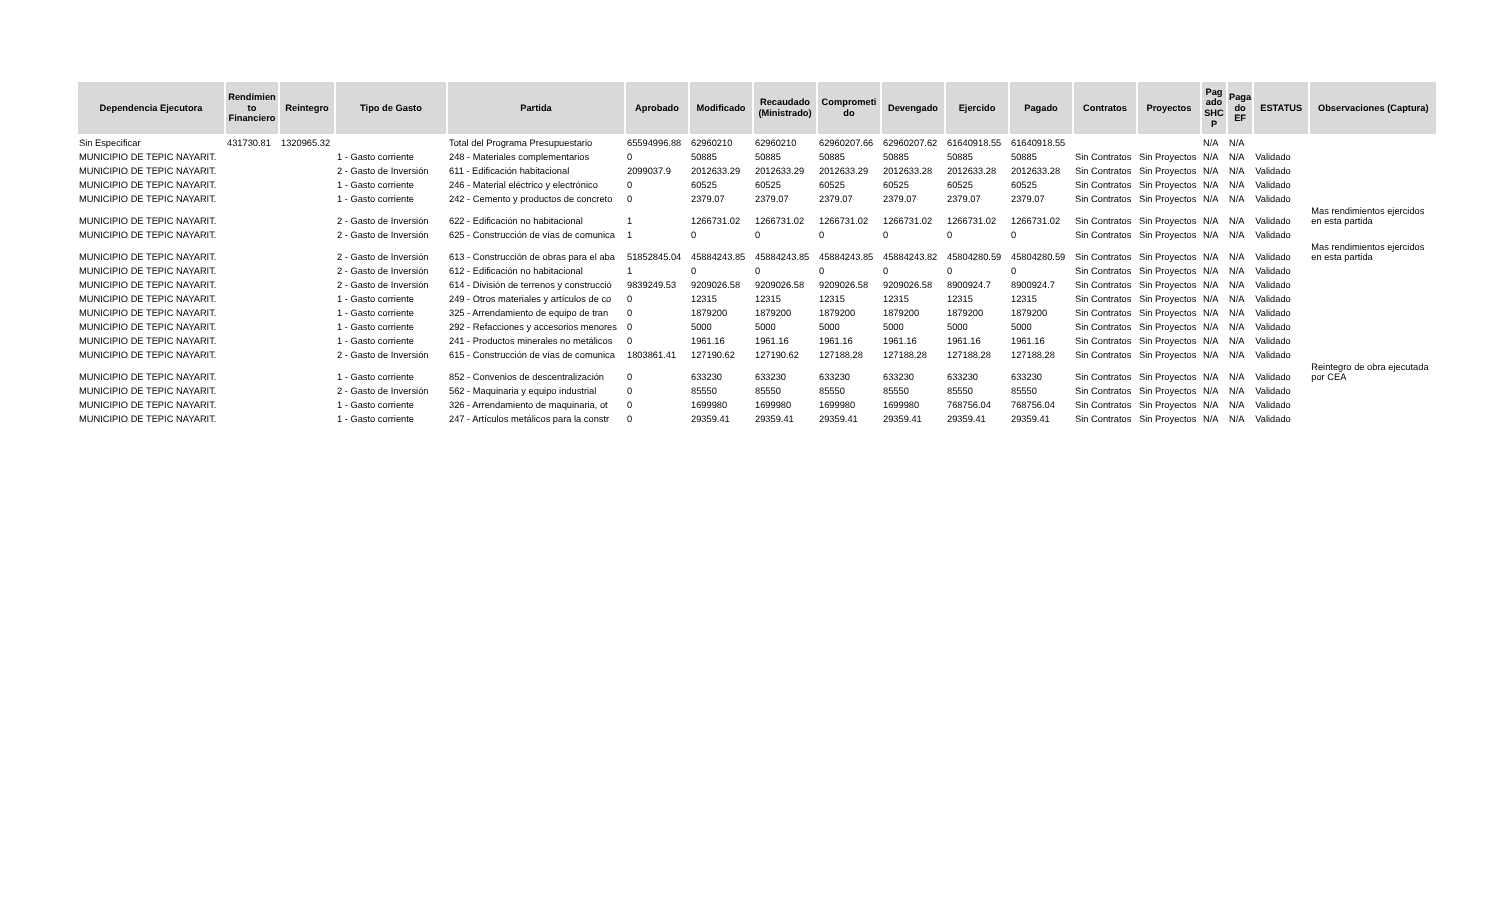| Dependencia Ejecutora | Rendimien to Financiero | Reintegro | Tipo de Gasto | Partida | Aprobado | Modificado | Recaudado (Ministrado) | Comprometi do | Devengado | Ejercido | Pagado | Contratos | Proyectos | Pag ado SHC P | Paga do EF | ESTATUS | Observaciones (Captura) |
| --- | --- | --- | --- | --- | --- | --- | --- | --- | --- | --- | --- | --- | --- | --- | --- | --- | --- |
| Sin Especificar | 431730.81 | 1320965.32 | | Total del Programa Presupuestario | 65594996.88 | 62960210 | 62960210 | 62960207.66 | 62960207.62 | 61640918.55 | 61640918.55 | | | N/A | N/A | | |
| MUNICIPIO DE TEPIC NAYARIT. | | | 1 - Gasto corriente | 248 - Materiales complementarios | 0 | 50885 | 50885 | 50885 | 50885 | 50885 | 50885 | Sin Contratos | Sin Proyectos | N/A | N/A | Validado | |
| MUNICIPIO DE TEPIC NAYARIT. | | | 2 - Gasto de Inversión | 611 - Edificación habitacional | 2099037.9 | 2012633.29 | 2012633.29 | 2012633.29 | 2012633.28 | 2012633.28 | 2012633.28 | Sin Contratos | Sin Proyectos | N/A | N/A | Validado | |
| MUNICIPIO DE TEPIC NAYARIT. | | | 1 - Gasto corriente | 246 - Material eléctrico y electrónico | 0 | 60525 | 60525 | 60525 | 60525 | 60525 | 60525 | Sin Contratos | Sin Proyectos | N/A | N/A | Validado | |
| MUNICIPIO DE TEPIC NAYARIT. | | | 1 - Gasto corriente | 242 - Cemento y productos de concreto | 0 | 2379.07 | 2379.07 | 2379.07 | 2379.07 | 2379.07 | 2379.07 | Sin Contratos | Sin Proyectos | N/A | N/A | Validado | |
| MUNICIPIO DE TEPIC NAYARIT. | | | 2 - Gasto de Inversión | 622 - Edificación no habitacional | 1 | 1266731.02 | 1266731.02 | 1266731.02 | 1266731.02 | 1266731.02 | 1266731.02 | Sin Contratos | Sin Proyectos | N/A | N/A | Validado | Mas rendimientos ejercidos en esta partida |
| MUNICIPIO DE TEPIC NAYARIT. | | | 2 - Gasto de Inversión | 625 - Construcción de vías de comunica | 1 | 0 | 0 | 0 | 0 | 0 | 0 | Sin Contratos | Sin Proyectos | N/A | N/A | Validado | |
| MUNICIPIO DE TEPIC NAYARIT. | | | 2 - Gasto de Inversión | 613 - Construcción de obras para el aba | 51852845.04 | 45884243.85 | 45884243.85 | 45884243.85 | 45884243.82 | 45804280.59 | 45804280.59 | Sin Contratos | Sin Proyectos | N/A | N/A | Validado | Mas rendimientos ejercidos en esta partida |
| MUNICIPIO DE TEPIC NAYARIT. | | | 2 - Gasto de Inversión | 612 - Edificación no habitacional | 1 | 0 | 0 | 0 | 0 | 0 | 0 | Sin Contratos | Sin Proyectos | N/A | N/A | Validado | |
| MUNICIPIO DE TEPIC NAYARIT. | | | 2 - Gasto de Inversión | 614 - División de terrenos y construcció | 9839249.53 | 9209026.58 | 9209026.58 | 9209026.58 | 9209026.58 | 8900924.7 | 8900924.7 | Sin Contratos | Sin Proyectos | N/A | N/A | Validado | |
| MUNICIPIO DE TEPIC NAYARIT. | | | 1 - Gasto corriente | 249 - Otros materiales y artículos de co | 0 | 12315 | 12315 | 12315 | 12315 | 12315 | 12315 | Sin Contratos | Sin Proyectos | N/A | N/A | Validado | |
| MUNICIPIO DE TEPIC NAYARIT. | | | 1 - Gasto corriente | 325 - Arrendamiento de equipo de tran | 0 | 1879200 | 1879200 | 1879200 | 1879200 | 1879200 | 1879200 | Sin Contratos | Sin Proyectos | N/A | N/A | Validado | |
| MUNICIPIO DE TEPIC NAYARIT. | | | 1 - Gasto corriente | 292 - Refacciones y accesorios menores | 0 | 5000 | 5000 | 5000 | 5000 | 5000 | 5000 | Sin Contratos | Sin Proyectos | N/A | N/A | Validado | |
| MUNICIPIO DE TEPIC NAYARIT. | | | 1 - Gasto corriente | 241 - Productos minerales no metálicos | 0 | 1961.16 | 1961.16 | 1961.16 | 1961.16 | 1961.16 | 1961.16 | Sin Contratos | Sin Proyectos | N/A | N/A | Validado | |
| MUNICIPIO DE TEPIC NAYARIT. | | | 2 - Gasto de Inversión | 615 - Construcción de vías de comunica | 1803861.41 | 127190.62 | 127190.62 | 127188.28 | 127188.28 | 127188.28 | 127188.28 | Sin Contratos | Sin Proyectos | N/A | N/A | Validado | |
| MUNICIPIO DE TEPIC NAYARIT. | | | 1 - Gasto corriente | 852 - Convenios de descentralización | 0 | 633230 | 633230 | 633230 | 633230 | 633230 | 633230 | Sin Contratos | Sin Proyectos | N/A | N/A | Validado | Reintegro de obra ejecutada por CEA |
| MUNICIPIO DE TEPIC NAYARIT. | | | 2 - Gasto de Inversión | 562 - Maquinaria y equipo industrial | 0 | 85550 | 85550 | 85550 | 85550 | 85550 | 85550 | Sin Contratos | Sin Proyectos | N/A | N/A | Validado | |
| MUNICIPIO DE TEPIC NAYARIT. | | | 1 - Gasto corriente | 326 - Arrendamiento de maquinaria, ot | 0 | 1699980 | 1699980 | 1699980 | 1699980 | 768756.04 | 768756.04 | Sin Contratos | Sin Proyectos | N/A | N/A | Validado | |
| MUNICIPIO DE TEPIC NAYARIT. | | | 1 - Gasto corriente | 247 - Artículos metálicos para la constr | 0 | 29359.41 | 29359.41 | 29359.41 | 29359.41 | 29359.41 | 29359.41 | Sin Contratos | Sin Proyectos | N/A | N/A | Validado | |